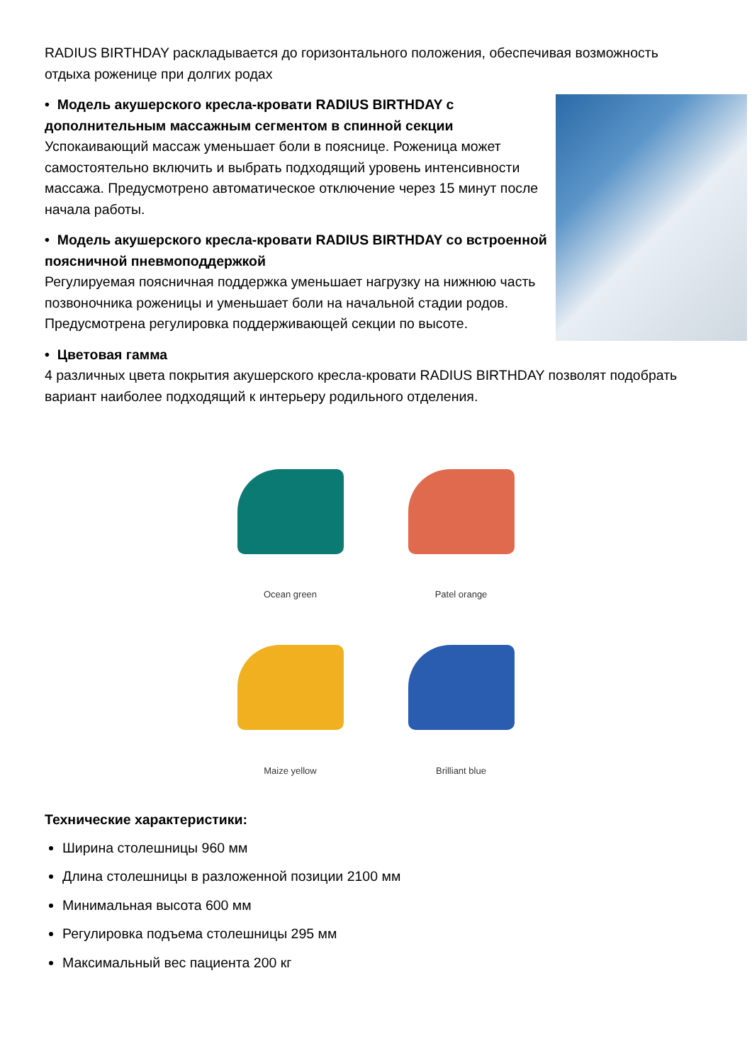RADIUS BIRTHDAY раскладывается до горизонтального положения, обеспечивая возможность отдыха роженице при долгих родах
• Модель акушерского кресла-кровати RADIUS BIRTHDAY с дополнительным массажным сегментом в спинной секции
Успокаивающий массаж уменьшает боли в пояснице. Роженица может самостоятельно включить и выбрать подходящий уровень интенсивности массажа. Предусмотрено автоматическое отключение через 15 минут после начала работы.
• Модель акушерского кресла-кровати RADIUS BIRTHDAY со встроенной поясничной пневмоподдержкой
Регулируемая поясничная поддержка уменьшает нагрузку на нижнюю часть позвоночника роженицы и уменьшает боли на начальной стадии родов. Предусмотрена регулировка поддерживающей секции по высоте.
• Цветовая гамма
4 различных цвета покрытия акушерского кресла-кровати RADIUS BIRTHDAY позволят подобрать вариант наиболее подходящий к интерьеру родильного отделения.
Ocean green
Patel orange
Maize yellow
Brilliant blue
Технические характеристики:
Ширина столешницы 960 мм
Длина столешницы в разложенной позиции 2100 мм
Минимальная высота 600 мм
Регулировка подъема столешницы 295 мм
Максимальный вес пациента 200 кг